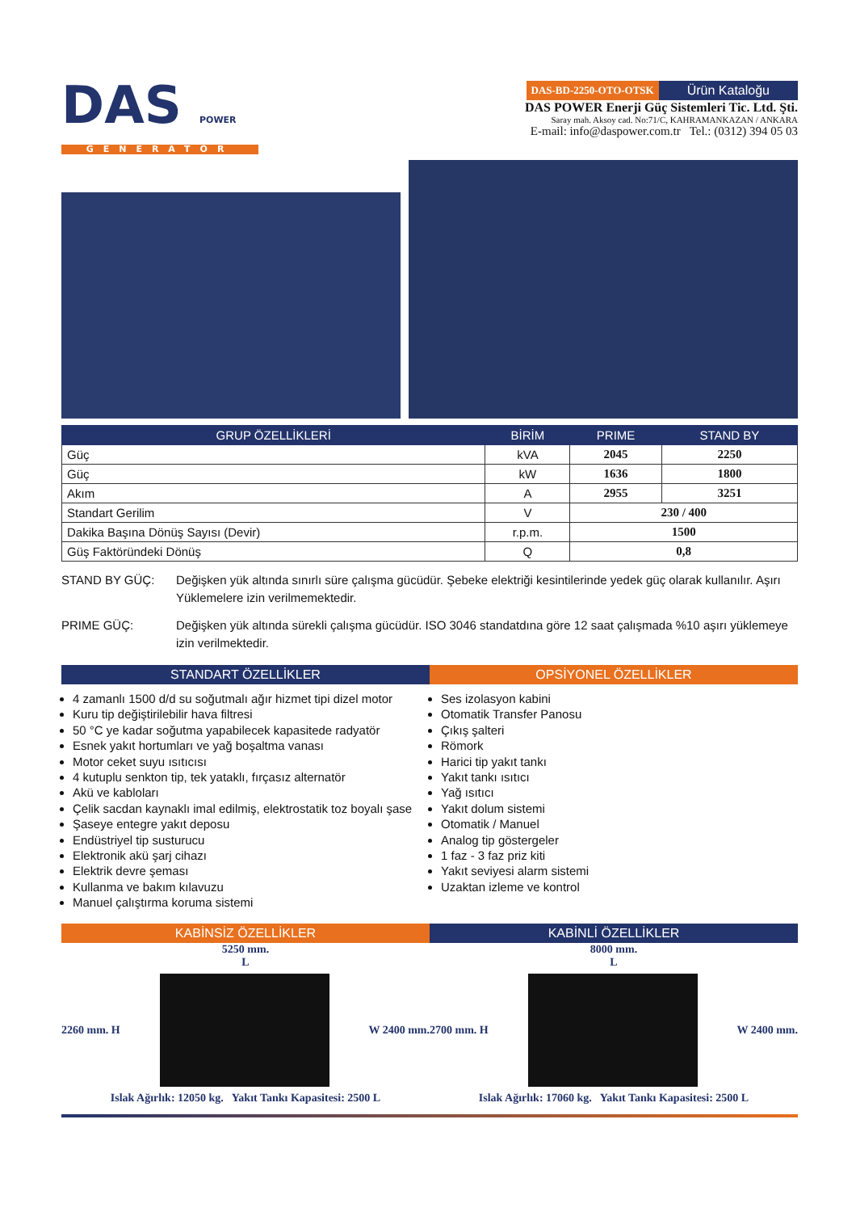DAS POWER
GENERATOR
DAS-BD-2250-OTO-OTSK Ürün Kataloğu
DAS POWER Enerji Güç Sistemleri Tic. Ltd. Şti.
Saray mah. Aksoy cad. No:71/C, KAHRAMANKAZAN / ANKARA
E-mail: info@daspower.com.tr Tel.: (0312) 394 05 03
| GRUP ÖZELLİKLERİ | BİRİM | PRIME | STAND BY |
| --- | --- | --- | --- |
| Güç | kVA | 2045 | 2250 |
| Güç | kW | 1636 | 1800 |
| Akım | A | 2955 | 3251 |
| Standart Gerilim | V | 230 / 400 | |
| Dakika Başına Dönüş Sayısı (Devir) | r.p.m. | 1500 | |
| Güş Faktöründeki Dönüş | Q | 0,8 | |
STAND BY GÜÇ: Değişken yük altında sınırlı süre çalışma gücüdür. Şebeke elektriği kesintilerinde yedek güç olarak kullanılır. Aşırı Yüklemelere izin verilmemektedir.
PRIME GÜÇ: Değişken yük altında sürekli çalışma gücüdür. ISO 3046 standatdına göre 12 saat çalışmada %10 aşırı yüklemeye izin verilmektedir.
STANDART ÖZELLİKLER
4 zamanlı 1500 d/d su soğutmalı ağır hizmet tipi dizel motor
Kuru tip değiştirilebilir hava filtresi
50 °C ye kadar soğutma yapabilecek kapasitede radyatör
Esnek yakıt hortumları ve yağ boşaltma vanası
Motor ceket suyu ısıtıcısı
4 kutuplu senkton tip, tek yataklı, fırçasız alternatör
Akü ve kabloları
Çelik sacdan kaynaklı imal edilmiş, elektrostatik toz boyalı şase
Şaseye entegre yakıt deposu
Endüstriyel tip susturucu
Elektronik akü şarj cihazı
Elektrik devre şeması
Kullanma ve bakım kılavuzu
Manuel çalıştırma koruma sistemi
OPSİYONEL ÖZELLİKLER
Ses izolasyon kabini
Otomatik Transfer Panosu
Çıkış şalteri
Römork
Harici tip yakıt tankı
Yakıt tankı ısıtıcı
Yağ ısıtıcı
Yakıt dolum sistemi
Otomatik / Manuel
Analog tip göstergeler
1 faz - 3 faz priz kiti
Yakıt seviyesi alarm sistemi
Uzaktan izleme ve kontrol
KABİNSİZ ÖZELLİKLER
5250 mm.
L
2260 mm. H W 2400 mm.
Islak Ağırlık: 12050 kg. Yakıt Tankı Kapasitesi: 2500 L
KABİNLİ ÖZELLİKLER
8000 mm.
L
2700 mm. H W 2400 mm.
Islak Ağırlık: 17060 kg. Yakıt Tankı Kapasitesi: 2500 L